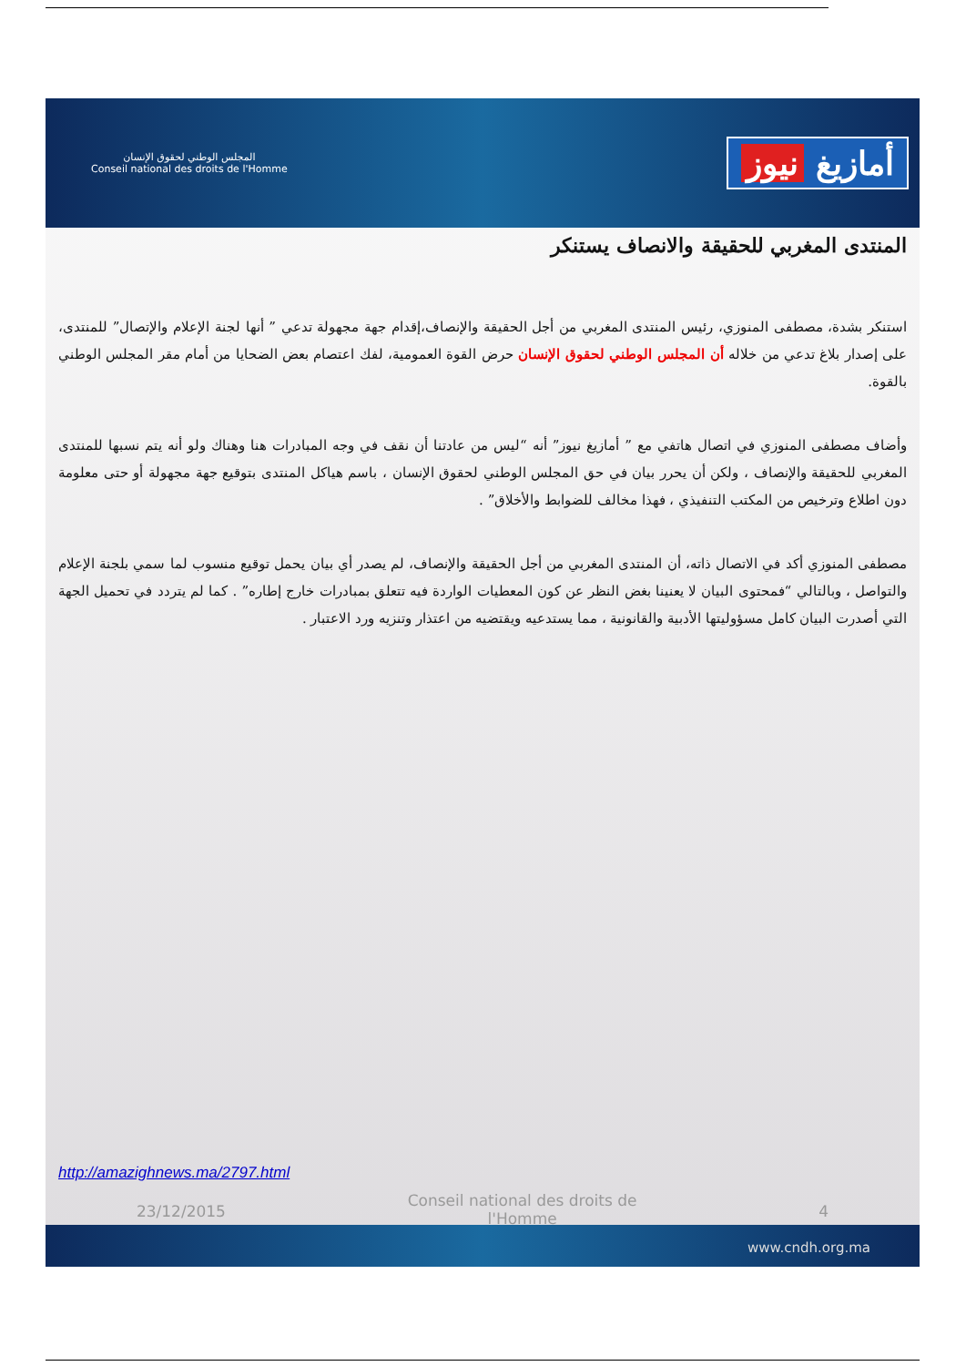المجلس الوطني لحقوق الإنسان
Conseil national des droits de l'Homme
أمازيغ نيوز
المنتدى المغربي للحقيقة والانصاف يستنكر
استنكر بشدة، مصطفى المنوزي، رئيس المنتدى المغربي من أجل الحقيقة والإنصاف،إقدام جهة مجهولة تدعي ” أنها لجنة الإعلام والإتصال” للمنتدى، على إصدار بلاغ تدعي من خلاله أن المجلس الوطني لحقوق الإنسان حرض القوة العمومية، لفك اعتصام بعض الضحايا من أمام مقر المجلس الوطني بالقوة.
وأضاف مصطفى المنوزي في اتصال هاتفي مع ” أمازيغ نيوز” أنه “ليس من عادتنا أن نقف في وجه المبادرات هنا وهناك ولو أنه يتم نسبها للمنتدى المغربي للحقيقة والإنصاف ، ولكن أن يحرر بيان في حق المجلس الوطني لحقوق الإنسان ، باسم هياكل المنتدى بتوقيع جهة مجهولة أو حتى معلومة دون اطلاع وترخيص من المكتب التنفيذي ، فهذا مخالف للضوابط والأخلاق” .
مصطفى المنوزي أكد في الاتصال ذاته، أن المنتدى المغربي من أجل الحقيقة والإنصاف، لم يصدر أي بيان يحمل توقيع منسوب لما سمي بلجنة الإعلام والتواصل ، وبالتالي “فمحتوى البيان لا يعنينا بغض النظر عن كون المعطيات الواردة فيه تتعلق بمبادرات خارج إطاره” . كما لم يتردد في تحميل الجهة التي أصدرت البيان كامل مسؤوليتها الأدبية والقانونية ، مما يستدعيه ويقتضيه من اعتذار وتنزيه ورد الاعتبار .
http://amazighnews.ma/2797.html
23/12/2015
Conseil national des droits de
l'Homme
4
www.cndh.org.ma